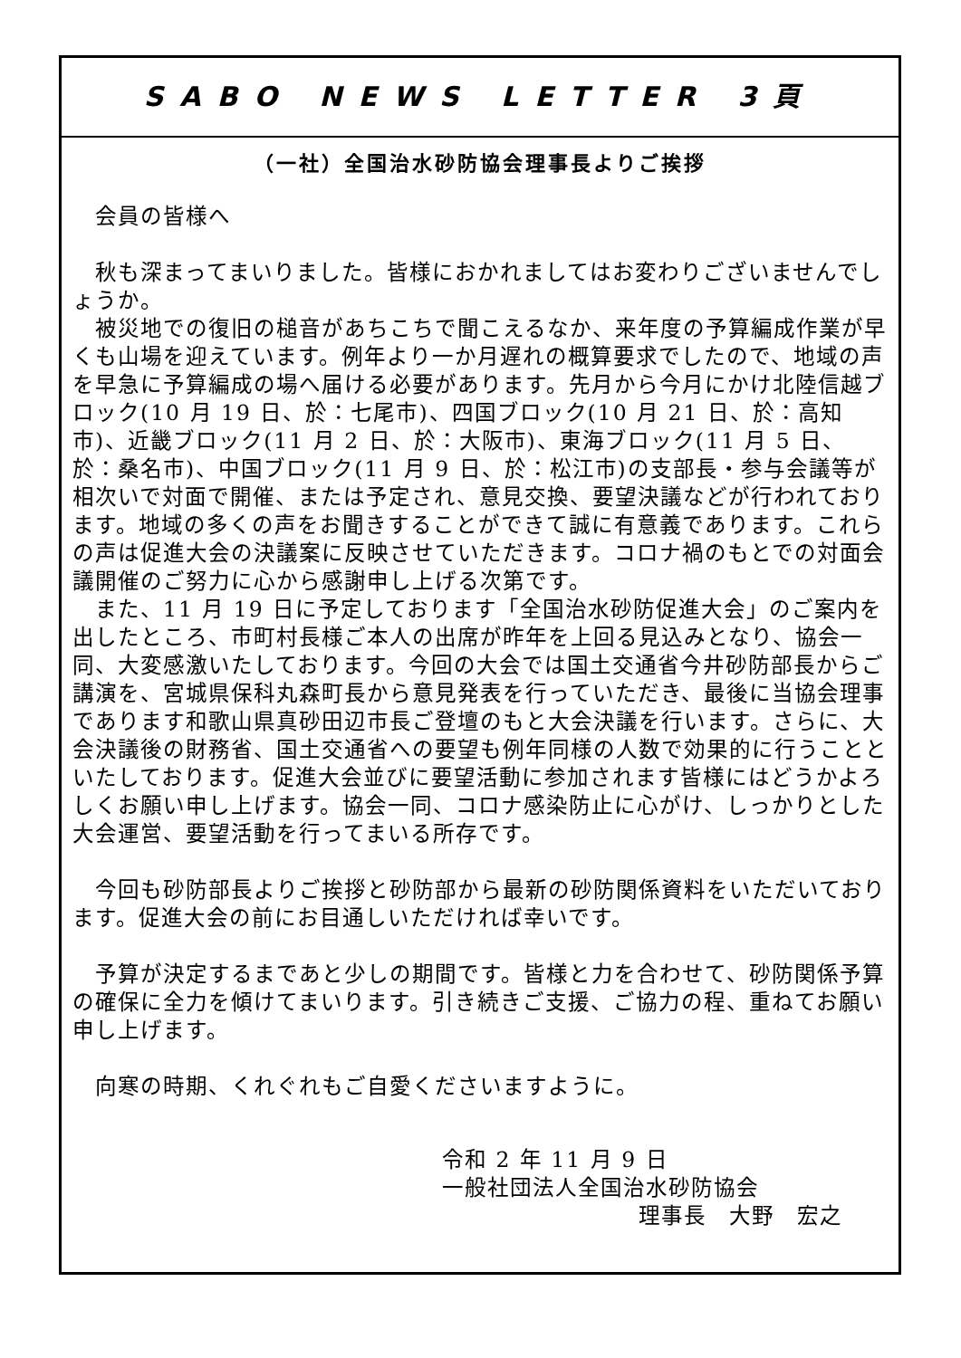SABO NEWS LETTER 3頁
（一社）全国治水砂防協会理事長よりご挨拶
　会員の皆様へ
　秋も深まってまいりました。皆様におかれましてはお変わりございませんでしょうか。
　被災地での復旧の槌音があちこちで聞こえるなか、来年度の予算編成作業が早くも山場を迎えています。例年より一か月遅れの概算要求でしたので、地域の声を早急に予算編成の場へ届ける必要があります。先月から今月にかけ北陸信越ブロック(10 月 19 日、於：七尾市)、四国ブロック(10 月 21 日、於：高知市)、近畿ブロック(11 月 2 日、於：大阪市)、東海ブロック(11 月 5 日、於：桑名市)、中国ブロック(11 月 9 日、於：松江市)の支部長・参与会議等が相次いで対面で開催、または予定され、意見交換、要望決議などが行われております。地域の多くの声をお聞きすることができて誠に有意義であります。これらの声は促進大会の決議案に反映させていただきます。コロナ禍のもとでの対面会議開催のご努力に心から感謝申し上げる次第です。
　また、11 月 19 日に予定しております「全国治水砂防促進大会」のご案内を出したところ、市町村長様ご本人の出席が昨年を上回る見込みとなり、協会一同、大変感激いたしております。今回の大会では国土交通省今井砂防部長からご講演を、宮城県保科丸森町長から意見発表を行っていただき、最後に当協会理事であります和歌山県真砂田辺市長ご登壇のもと大会決議を行います。さらに、大会決議後の財務省、国土交通省への要望も例年同様の人数で効果的に行うことといたしております。促進大会並びに要望活動に参加されます皆様にはどうかよろしくお願い申し上げます。協会一同、コロナ感染防止に心がけ、しっかりとした大会運営、要望活動を行ってまいる所存です。
　今回も砂防部長よりご挨拶と砂防部から最新の砂防関係資料をいただいております。促進大会の前にお目通しいただければ幸いです。
　予算が決定するまであと少しの期間です。皆様と力を合わせて、砂防関係予算の確保に全力を傾けてまいります。引き続きご支援、ご協力の程、重ねてお願い申し上げます。
　向寒の時期、くれぐれもご自愛くださいますように。
令和 2 年 11 月 9 日
一般社団法人全国治水砂防協会
理事長　大野　宏之